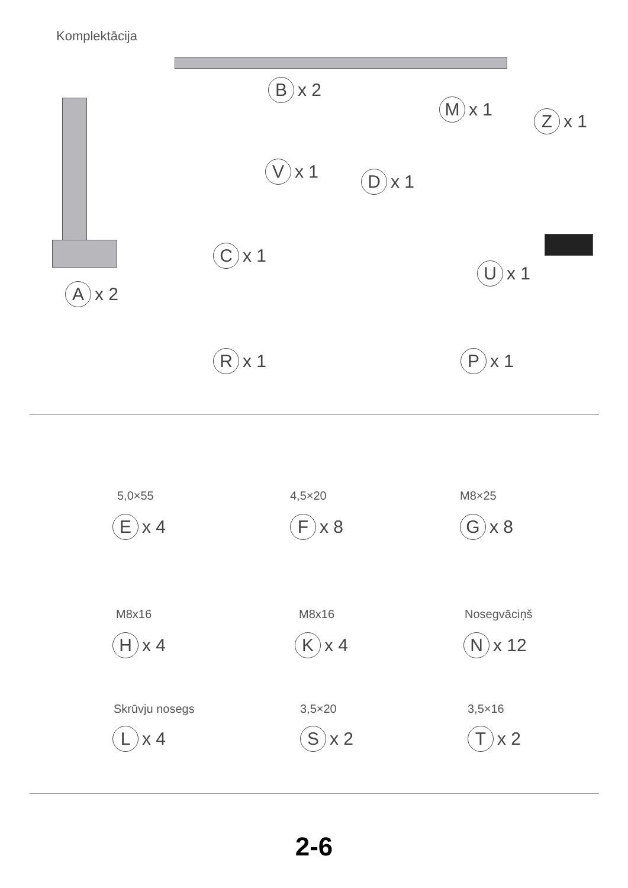Komplektācija
B x 2
A x 2
V x 1
C x 1
M x 1
Z x 1
D x 1
U x 1
R x 1 P x 1
5,0×55
E x 4
4,5×20
F x 8
M8×25
G x 8
M8x16
H x 4
M8x16
K x 4
Nosegvāciņš
N x 12
Skrūvju nosegs
L x 4
3,5×20
S x 2
3,5×16
T x 2
2-6